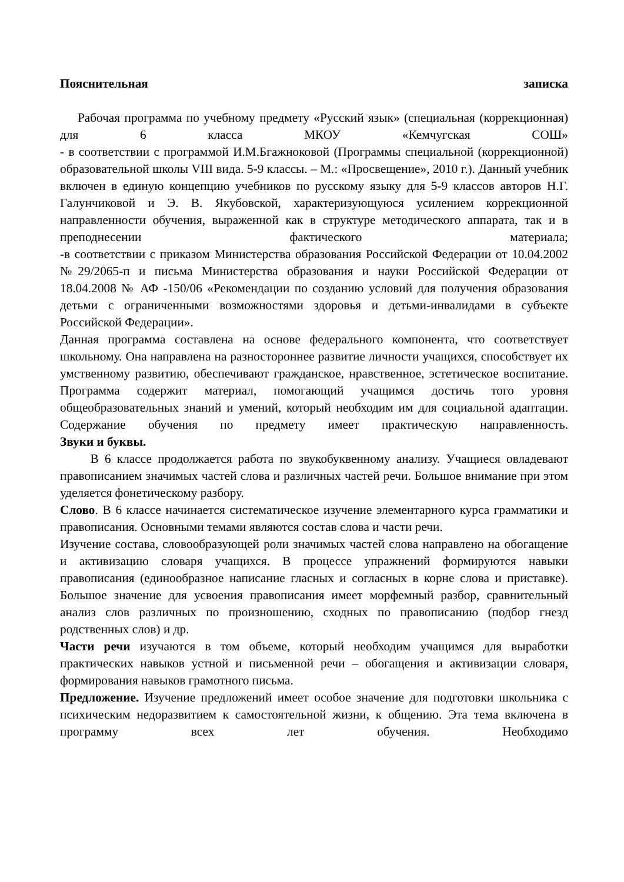Пояснительная записка
Рабочая программа по учебному предмету «Русский язык» (специальная (коррекционная) для 6 класса МКОУ «Кемчугская СОШ»
- в соответствии с программой И.М.Бгажноковой (Программы специальной (коррекционной) образовательной школы VIII вида. 5-9 классы. – М.: «Просвещение», 2010 г.). Данный учебник включен в единую концепцию учебников по русскому языку для 5-9 классов авторов Н.Г. Галунчиковой и Э. В. Якубовской, характеризующуюся усилением коррекционной направленности обучения, выраженной как в структуре методического аппарата, так и в преподнесении фактического материала;
-в соответствии с приказом Министерства образования Российской Федерации от 10.04.2002 №29/2065-п и письма Министерства образования и науки Российской Федерации от 18.04.2008 № АФ -150/06 «Рекомендации по созданию условий для получения образования детьми с ограниченными возможностями здоровья и детьми-инвалидами в субъекте Российской Федерации».
Данная программа составлена на основе федерального компонента, что соответствует школьному. Она направлена на разностороннее развитие личности учащихся, способствует их умственному развитию, обеспечивают гражданское, нравственное, эстетическое воспитание. Программа содержит материал, помогающий учащимся достичь того уровня общеобразовательных знаний и умений, который необходим им для социальной адаптации. Содержание обучения по предмету имеет практическую направленность.
Звуки и буквы.
В 6 классе продолжается работа по звукобуквенному анализу. Учащиеся овладевают правописанием значимых частей слова и различных частей речи. Большое внимание при этом уделяется фонетическому разбору.
Слово. В 6 классе начинается систематическое изучение элементарного курса грамматики и правописания. Основными темами являются состав слова и части речи.
Изучение состава, словообразующей роли значимых частей слова направлено на обогащение и активизацию словаря учащихся. В процессе упражнений формируются навыки правописания (единообразное написание гласных и согласных в корне слова и приставке). Большое значение для усвоения правописания имеет морфемный разбор, сравнительный анализ слов различных по произношению, сходных по правописанию (подбор гнезд родственных слов) и др.
Части речи изучаются в том объеме, который необходим учащимся для выработки практических навыков устной и письменной речи – обогащения и активизации словаря, формирования навыков грамотного письма.
Предложение. Изучение предложений имеет особое значение для подготовки школьника с психическим недоразвитием к самостоятельной жизни, к общению. Эта тема включена в программу всех лет обучения. Необходимо